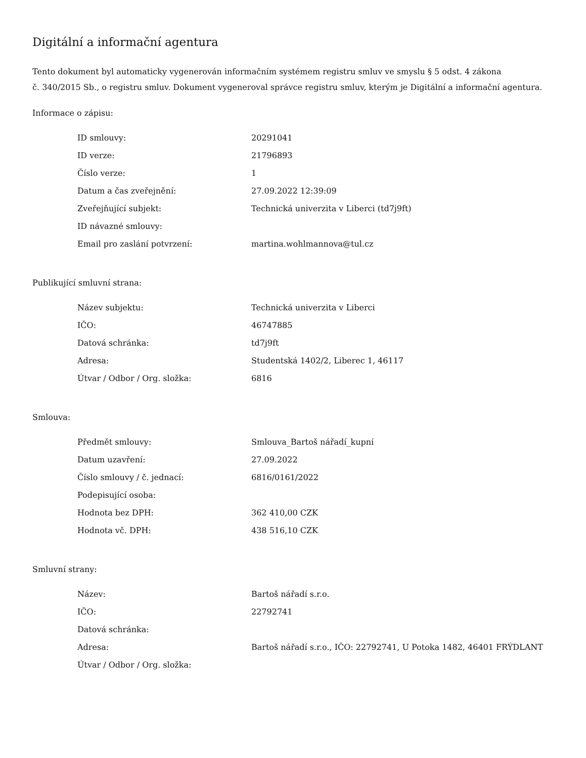Digitální a informační agentura
Tento dokument byl automaticky vygenerován informačním systémem registru smluv ve smyslu § 5 odst. 4 zákona
č. 340/2015 Sb., o registru smluv. Dokument vygeneroval správce registru smluv, kterým je Digitální a informační agentura.
Informace o zápisu:
| ID smlouvy: | 20291041 |
| ID verze: | 21796893 |
| Číslo verze: | 1 |
| Datum a čas zveřejnění: | 27.09.2022 12:39:09 |
| Zveřejňující subjekt: | Technická univerzita v Liberci (td7j9ft) |
| ID návazné smlouvy: | |
| Email pro zaslání potvrzení: | martina.wohlmannova@tul.cz |
Publikující smluvní strana:
| Název subjektu: | Technická univerzita v Liberci |
| IČO: | 46747885 |
| Datová schránka: | td7j9ft |
| Adresa: | Studentská 1402/2, Liberec 1, 46117 |
| Útvar / Odbor / Org. složka: | 6816 |
Smlouva:
| Předmět smlouvy: | Smlouva_Bartoš nářadí_kupní |
| Datum uzavření: | 27.09.2022 |
| Číslo smlouvy / č. jednací: | 6816/0161/2022 |
| Podepisující osoba: | |
| Hodnota bez DPH: | 362 410,00 CZK |
| Hodnota vč. DPH: | 438 516,10 CZK |
Smluvní strany:
| Název: | Bartoš nářadí s.r.o. |
| IČO: | 22792741 |
| Datová schránka: | |
| Adresa: | Bartoš nářadí s.r.o., IČO: 22792741, U Potoka 1482, 46401 FRÝDLANT |
| Útvar / Odbor / Org. složka: | |